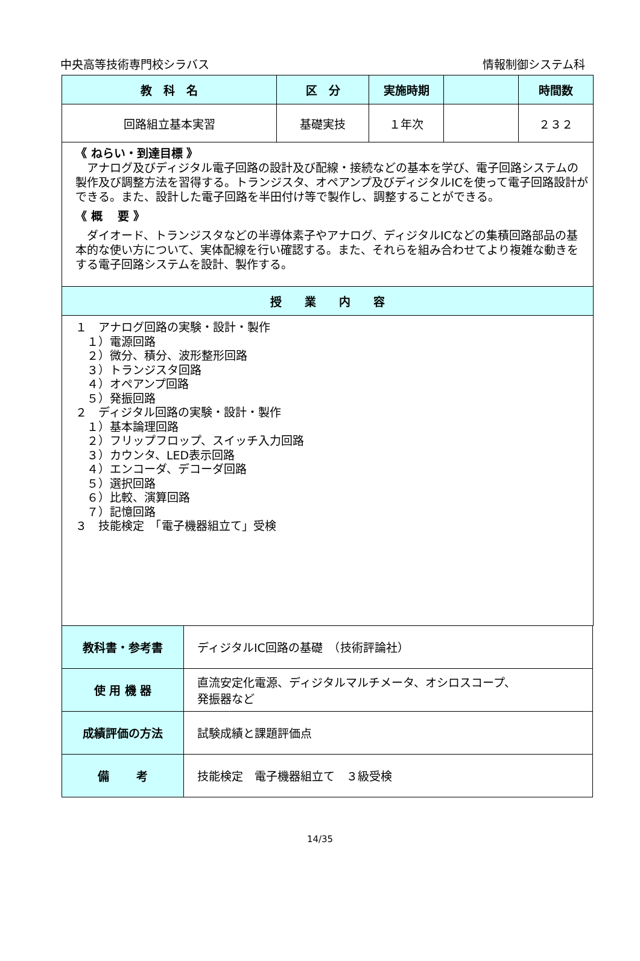中央高等技術専門校シラバス 情報制御システム科
| 教 科 名 | 区 分 | 実施時期 | | 時間数 |
| --- | --- | --- | --- | --- |
| 回路組立基本実習 | 基礎実技 | １年次 | | ２３２ |
| 《 ねらい・到達目標 》 アナログ及びディジタル電子回路の設計及び配線・接続などの基本を学び、電子回路システムの製作及び調整方法を習得する。トランジスタ、オペアンプ及びディジタルICを使って電子回路設計ができる。また、設計した電子回路を半田付け等で製作し、調整することができる。 《 概 要 》 ダイオード、トランジスタなどの半導体素子やアナログ、ディジタルICなどの集積回路部品の基本的な使い方について、実体配線を行い確認する。また、それらを組み合わせてより複雑な動きをする電子回路システムを設計、製作する。 | | | | |
| 授 業 内 容 | | | | |
| １ アナログ回路の実験・設計・製作 １）電源回路 ２）微分、積分、波形整形回路 ３）トランジスタ回路 ４）オペアンプ回路 ５）発振回路 ２ ディジタル回路の実験・設計・製作 １）基本論理回路 ２）フリップフロップ、スイッチ入力回路 ３）カウンタ、LED表示回路 ４）エンコーダ、デコーダ回路 ５）選択回路 ６）比較、演算回路 ７）記憶回路 ３ 技能検定 「電子機器組立て」受検 | | | | |
| 教科書・参考書 | ディジタルIC回路の基礎 （技術評論社） |
| 使 用 機 器 | 直流安定化電源、ディジタルマルチメータ、オシロスコープ、 発振器など |
| 成績評価の方法 | 試験成績と課題評価点 |
| 備 考 | 技能検定 電子機器組立て ３級受検 |
14/35